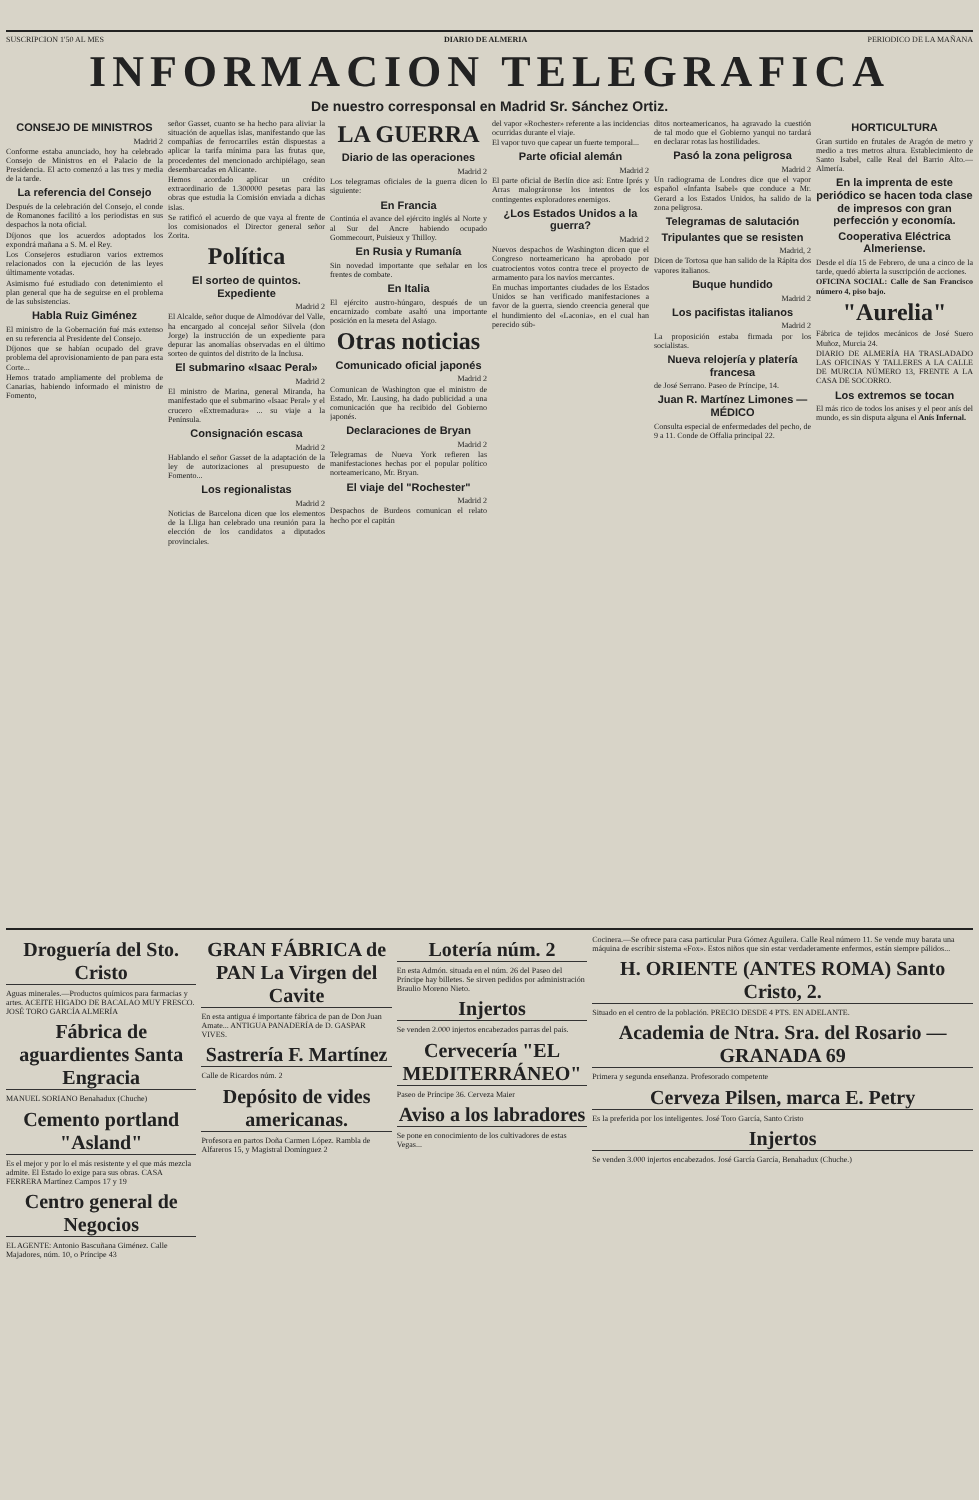SUSCRIPCION 1'50 AL MES DIARIO DE ALMERIA PERIODICO DE LA MAÑANA
INFORMACION TELEGRAFICA
De nuestro corresponsal en Madrid Sr. Sánchez Ortiz.
CONSEJO DE MINISTROS
Madrid 2
Conforme estaba anunciado, hoy ha celebrado Consejo de Ministros en el Palacio de la Presidencia. El acto comenzó a las tres y media de la tarde.
La referencia del Consejo
Después de la celebración del Consejo, el conde de Romanones facilitó a los periodistas en sus despachos la nota oficial.
Díjonos que los acuerdos adoptados los expondrá mañana a S. M. el Rey.
Los Consejeros estudiaron varios extremos relacionados con la ejecución de las leyes últimamente votadas.
Asimismo fué estudiado con detenimiento el plan general que ha de seguirse en el problema de las subsistencias.
Habla Ruiz Giménez
El ministro de la Gobernación fué más extenso en su referencia al Presidente del Consejo.
Díjonos que se habían ocupado del grave problema del aprovisionamiento de pan para esta Corte...
Hemos tratado ampliamente del problema de Canarias, habiendo informado el ministro de Fomento,
señor Gasset, cuanto se ha hecho para aliviar la situación de aquellas islas, manifestando que las compañías de ferrocarriles están dispuestas a aplicar la tarifa mínima para las frutas que, procedentes del mencionado archipiélago, sean desembarcadas en Alicante.
Hemos acordado aplicar un crédito extraordinario de 1.300000 pesetas para las obras que estudia la Comisión enviada a dichas islas.
Se ratificó el acuerdo de que vaya al frente de los comisionados el Director general señor Zorita.
Política
El sorteo de quintos. Expediente
Madrid 2
El Alcalde, señor duque de Almodóvar del Valle, ha encargado al concejal señor Silvela (don Jorge) la instrucción de un expediente para depurar las anomalías observadas en el último sorteo de quintos del distrito de la Inclusa.
El submarino «Isaac Peral»
Madrid 2
El ministro de Marina, general Miranda, ha manifestado que el submarino «Isaac Peral» y el crucero «Extremadura» ... su viaje a la Península.
Consignación escasa
Madrid 2
Hablando el señor Gasset de la adaptación de la ley de autorizaciones al presupuesto de Fomento...
Los regionalistas
Madrid 2
Noticias de Barcelona dicen que los elementos de la Lliga han celebrado una reunión para la elección de los candidatos a diputados provinciales.
LA GUERRA
Diario de las operaciones
Madrid 2
Los telegramas oficiales de la guerra dicen lo siguiente:
En Francia
Continúa el avance del ejército inglés al Norte y al Sur del Ancre habiendo ocupado Gommecourt, Puisieux y Thilloy.
En Rusia y Rumanía
Sin novedad importante que señalar en los frentes de combate.
En Italia
El ejército austro-húngaro, después de un encarnizado combate asaltó una importante posición en la meseta del Asiago.
Otras noticias
Comunicado oficial japonés
Madrid 2
Comunican de Washington que el ministro de Estado, Mr. Lausing, ha dado publicidad a una comunicación que ha recibido del Gobierno japonés.
Declaraciones de Bryan
Madrid 2
Telegramas de Nueva York refieren las manifestaciones hechas por el popular político norteamericano, Mr. Bryan.
El viaje del "Rochester"
Madrid 2
Despachos de Burdeos comunican el relato hecho por el capitán
del vapor «Rochester» referente a las incidencias ocurridas durante el viaje.
El vapor tuvo que capear un fuerte temporal...
Parte oficial alemán
Madrid 2
El parte oficial de Berlín dice así: Entre Iprés y Arras malográronse los intentos de los contingentes exploradores enemigos.
¿Los Estados Unidos a la guerra?
Madrid 2
Nuevos despachos de Washington dicen que el Congreso norteamericano ha aprobado por cuatrocientos votos contra trece el proyecto de armamento para los navíos mercantes.
En muchas importantes ciudades de los Estados Unidos se han verificado manifestaciones a favor de la guerra, siendo creencia general que el hundimiento del «Laconia», en el cual han perecido súb-
ditos norteamericanos, ha agravado la cuestión de tal modo que el Gobierno yanqui no tardará en declarar rotas las hostilidades.
Pasó la zona peligrosa
Madrid 2
Un radiograma de Londres dice que el vapor español «Infanta Isabel» que conduce a Mr. Gerard a los Estados Unidos, ha salido de la zona peligrosa.
Telegramas de salutación
Tripulantes que se resisten
Madrid, 2
Dicen de Tortosa que han salido de la Rápita dos vapores italianos.
Buque hundido
Madrid 2
Los pacifistas italianos
Madrid 2
La proposición estaba firmada por los socialistas.
Nueva relojería y platería francesa
de José Serrano. Paseo de Príncipe, 14.
Juan R. Martínez Limones — MÉDICO
Consulta especial de enfermedades del pecho, de 9 a 11. Conde de Offalia principal 22.
HORTICULTURA
Gran surtido en frutales de Aragón de metro y medio a tres metros altura. Establecimiento de Santo Isabel, calle Real del Barrio Alto.—Almería.
En la imprenta de este periódico se hacen toda clase de impresos con gran perfección y economía.
Cooperativa Eléctrica Almeriense.
Desde el día 15 de Febrero, de una a cinco de la tarde, quedó abierta la suscripción de acciones.
OFICINA SOCIAL: Calle de San Francisco número 4, piso bajo.
"Aurelia"
Fábrica de tejidos mecánicos de José Suero Muñoz, Murcia 24.
DIARIO DE ALMERÍA HA TRASLADADO LAS OFICINAS Y TALLERES A LA CALLE DE MURCIA NÚMERO 13, FRENTE A LA CASA DE SOCORRO.
Los extremos se tocan
El más rico de todos los anises y el peor anís del mundo, es sin disputa alguna el Anís Infernal.
Droguería del Sto. Cristo
Aguas minerales.—Productos químicos para farmacias y artes. ACEITE HIGADO DE BACALAO MUY FRESCO. JOSÉ TORO GARCÍA ALMERÍA
Fábrica de aguardientes Santa Engracia
MANUEL SORIANO Benahadux (Chuche)
Cemento portland "Asland"
Es el mejor y por lo el más resistente y el que más mezcla admite. El Estado lo exige para sus obras. CASA FERRERA Martínez Campos 17 y 19
Centro general de Negocios
EL AGENTE: Antonio Bascuñana Giménez. Calle Majadores, núm. 10, o Príncipe 43
GRAN FÁBRICA de PAN La Virgen del Cavite
En esta antigua é importante fábrica de pan de Don Juan Amate... ANTIGUA PANADERÍA de D. GASPAR VIVES.
Sastrería F. Martínez
Calle de Ricardos núm. 2
Depósito de vides americanas.
Profesora en partos Doña Carmen López. Rambla de Alfareros 15, y Magistral Domínguez 2
Lotería núm. 2
En esta Admón. situada en el núm. 26 del Paseo del Príncipe hay billetes. Se sirven pedidos por administración Braulio Moreno Nieto.
Injertos
Se venden 2.000 injertos encabezados parras del país.
Cervecería "EL MEDITERRÁNEO"
Paseo de Príncipe 36. Cerveza Maier
Aviso a los labradores
Se pone en conocimiento de los cultivadores de estas Vegas...
Cocinera.—Se ofrece para casa particular Pura Gómez Aguilera. Calle Real número 11. Se vende muy barata una máquina de escribir sistema «Fox». Estos niños que sin estar verdaderamente enfermos, están siempre pálidos...
H. ORIENTE (ANTES ROMA) Santo Cristo, 2.
Situado en el centro de la población. PRECIO DESDE 4 PTS. EN ADELANTE.
Academia de Ntra. Sra. del Rosario — GRANADA 69
Primera y segunda enseñanza. Profesorado competente
Cerveza Pilsen, marca E. Petry
Es la preferida por los inteligentes. José Toro García, Santo Cristo
Injertos
Se venden 3.000 injertos encabezados. José García García, Benahadux (Chuche.)